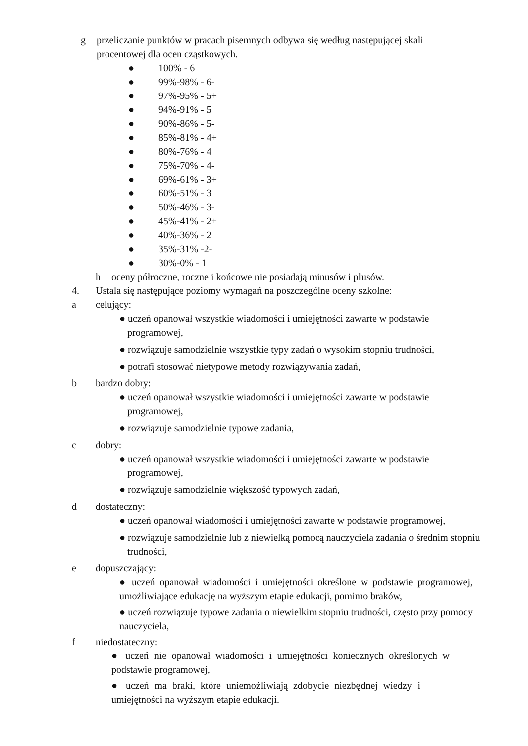g przeliczanie punktów w pracach pisemnych odbywa się według następującej skali procentowej dla ocen cząstkowych.
● 100% - 6
● 99%-98% - 6-
● 97%-95% - 5+
● 94%-91% - 5
● 90%-86% - 5-
● 85%-81% - 4+
● 80%-76% - 4
● 75%-70% - 4-
● 69%-61% - 3+
● 60%-51% - 3
● 50%-46% - 3-
● 45%-41% - 2+
● 40%-36% - 2
● 35%-31% -2-
● 30%-0% - 1
h oceny półroczne, roczne i końcowe nie posiadają minusów i plusów.
4. Ustala się następujące poziomy wymagań na poszczególne oceny szkolne:
a celujący:
● uczeń opanował wszystkie wiadomości i umiejętności zawarte w podstawie programowej,
● rozwiązuje samodzielnie wszystkie typy zadań o wysokim stopniu trudności,
● potrafi stosować nietypowe metody rozwiązywania zadań,
b bardzo dobry:
● uczeń opanował wszystkie wiadomości i umiejętności zawarte w podstawie programowej,
● rozwiązuje samodzielnie typowe zadania,
c dobry:
● uczeń opanował wszystkie wiadomości i umiejętności zawarte w podstawie programowej,
● rozwiązuje samodzielnie większość typowych zadań,
d dostateczny:
● uczeń opanował wiadomości i umiejętności zawarte w podstawie programowej,
● rozwiązuje samodzielnie lub z niewielką pomocą nauczyciela zadania o średnim stopniu trudności,
e dopuszczający:
● uczeń opanował wiadomości i umiejętności określone w podstawie programowej, umożliwiające edukację na wyższym etapie edukacji, pomimo braków,
● uczeń rozwiązuje typowe zadania o niewielkim stopniu trudności, często przy pomocy nauczyciela,
f niedostateczny:
● uczeń nie opanował wiadomości i umiejętności koniecznych określonych w podstawie programowej,
● uczeń ma braki, które uniemożliwiają zdobycie niezbędnej wiedzy i umiejętności na wyższym etapie edukacji.